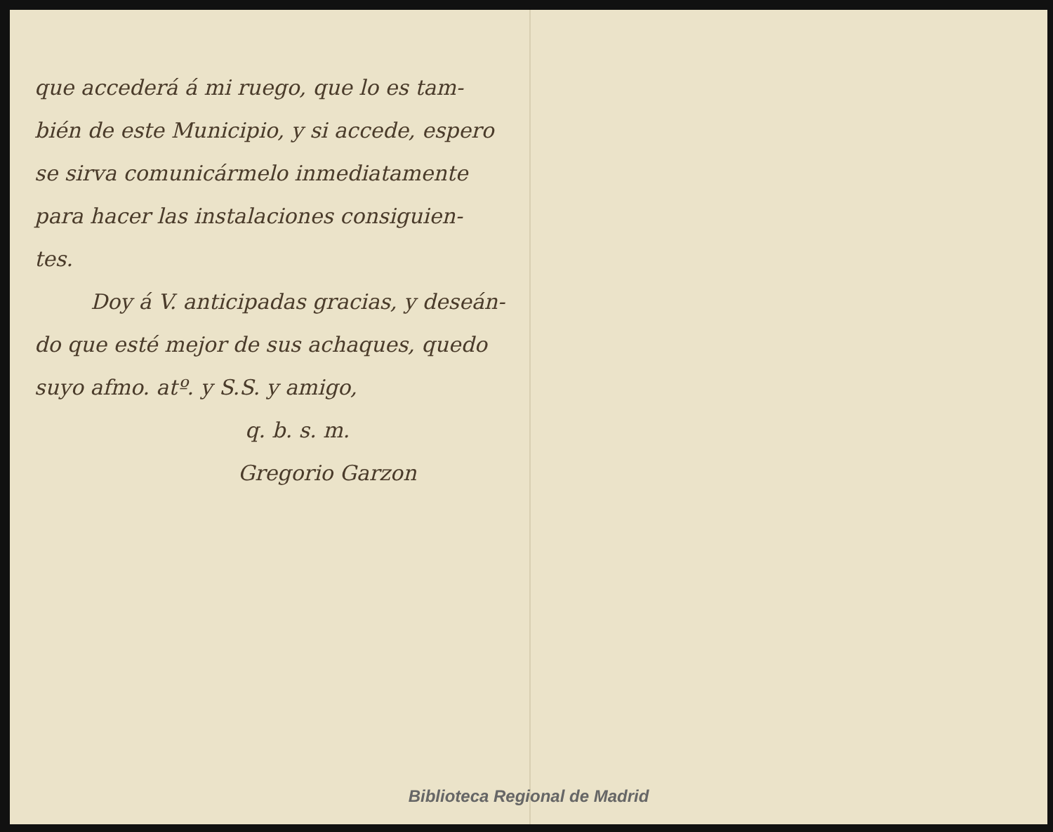que accederá á mi ruego, que lo es tam-
bién de este Municipio, y si accede, espero
se sirva comunicármelo inmediatamente
para hacer las instalaciones consiguien-
tes.
Doy á V. anticipadas gracias, y deseán-
do que esté mejor de sus achaques, quedo
suyo afmo. atº. y S.S. y amigo,
q. b. s. m.
Gregorio Garzon
Biblioteca Regional de Madrid